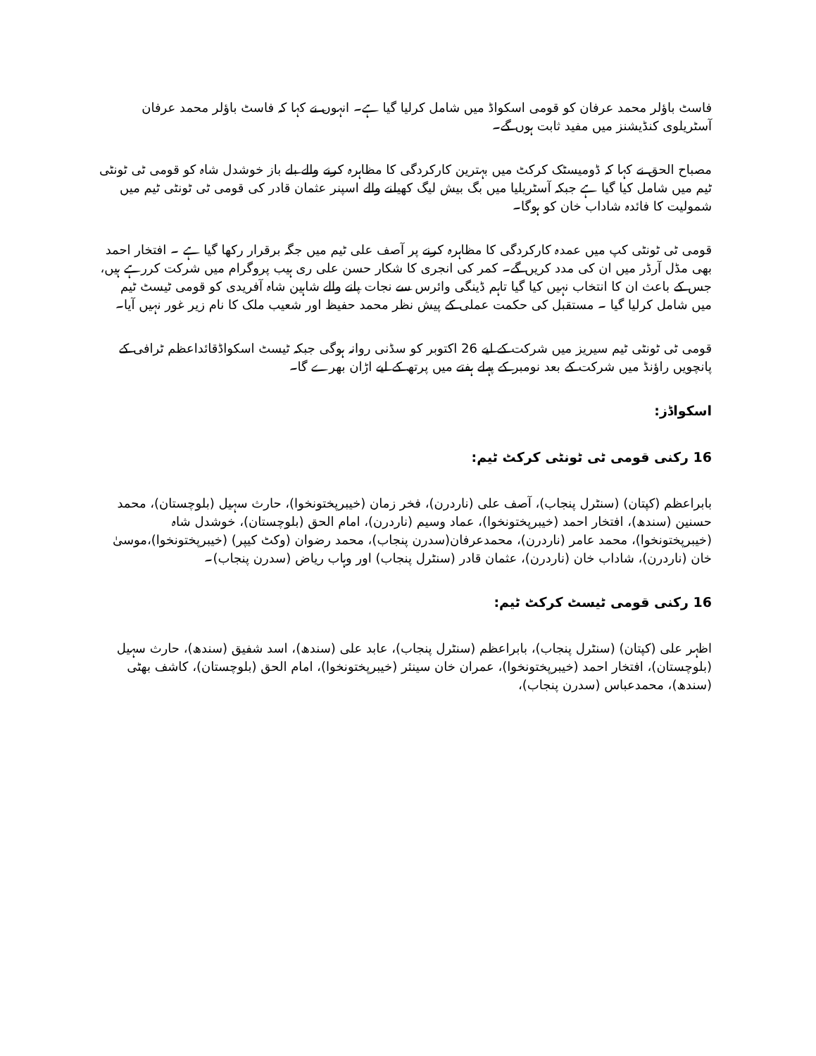فاسٹ باؤلر محمد عرفان کو قومی اسکواڈ میں شامل کرلیا گیا ہے۔ انہوں نے کہا کہ فاسٹ باؤلر محمد عرفان آسٹریلوی کنڈیشنز میں مفید ثابت ہوں گے۔
مصباح الحق نے کہا کہ ڈومیسٹک کرکٹ میں بہترین کارکردگی کا مظاہرہ کرنے والے بلے باز خوشدل شاہ کو قومی ٹی ٹونٹی ٹیم میں شامل کیا گیا ہے جبکہ آسٹریلیا میں بگ بیش لیگ کھیلنے والے اسپنر عثمان قادر کی قومی ٹی ٹونٹی ٹیم میں شمولیت کا فائدہ شاداب خان کو ہوگا۔
قومی ٹی ٹونٹی کپ میں عمدہ کارکردگی کا مظاہرہ کرنے پر آصف علی ٹیم میں جگہ برقرار رکھا گیا ہے ۔ افتخار احمد بھی مڈل آرڈر میں ان کی مدد کریں گے۔ کمر کی انجری کا شکار حسن علی ری ہیب پروگرام میں شرکت کررہے ہیں، جس کے باعث ان کا انتخاب نہیں کیا گیا تاہم ڈینگی وائرس سے نجات پانے والے شاہین شاہ آفریدی کو قومی ٹیسٹ ٹیم میں شامل کرلیا گیا ۔ مستقبل کی حکمت عملی کے پیش نظر محمد حفیظ اور شعیب ملک کا نام زیر غور نہیں آیا۔
قومی ٹی ٹونٹی ٹیم سیریز میں شرکت کے لیے 26 اکتوبر کو سڈنی روانہ ہوگی جبکہ ٹیسٹ اسکواڈقائداعظم ٹرافی کے پانچویں راؤنڈ میں شرکت کے بعد نومبر کے پہلے ہفتے میں پرتھ کے لیے اڑان بھرے گا۔
اسکواڈز:
16 رکنی قومی ٹی ٹونٹی کرکٹ ٹیم:
بابراعظم (کپتان) (سنٹرل پنجاب)، آصف علی (ناردرن)، فخر زمان (خیبرپختونخوا)، حارث سہیل (بلوچستان)، محمد حسنین (سندھ)، افتخار احمد (خیبرپختونخوا)، عماد وسیم (ناردرن)، امام الحق (بلوچستان)، خوشدل شاہ (خیبرپختونخوا)، محمد عامر (ناردرن)، محمدعرفان(سدرن پنجاب)، محمد رضوان (وکٹ کیپر) (خیبرپختونخوا)،موسیٰ خان (ناردرن)، شاداب خان (ناردرن)، عثمان قادر (سنٹرل پنجاب) اور وہاب ریاض (سدرن پنجاب)۔
16 رکنی قومی ٹیسٹ کرکٹ ٹیم:
اظہر علی (کپتان) (سنٹرل پنجاب)، بابراعظم (سنٹرل پنجاب)، عابد علی (سندھ)، اسد شفیق (سندھ)، حارث سہیل (بلوچستان)، افتخار احمد (خیبرپختونخوا)، عمران خان سینئر (خیبرپختونخوا)، امام الحق (بلوچستان)، کاشف بھٹی (سندھ)، محمدعباس (سدرن پنجاب)،